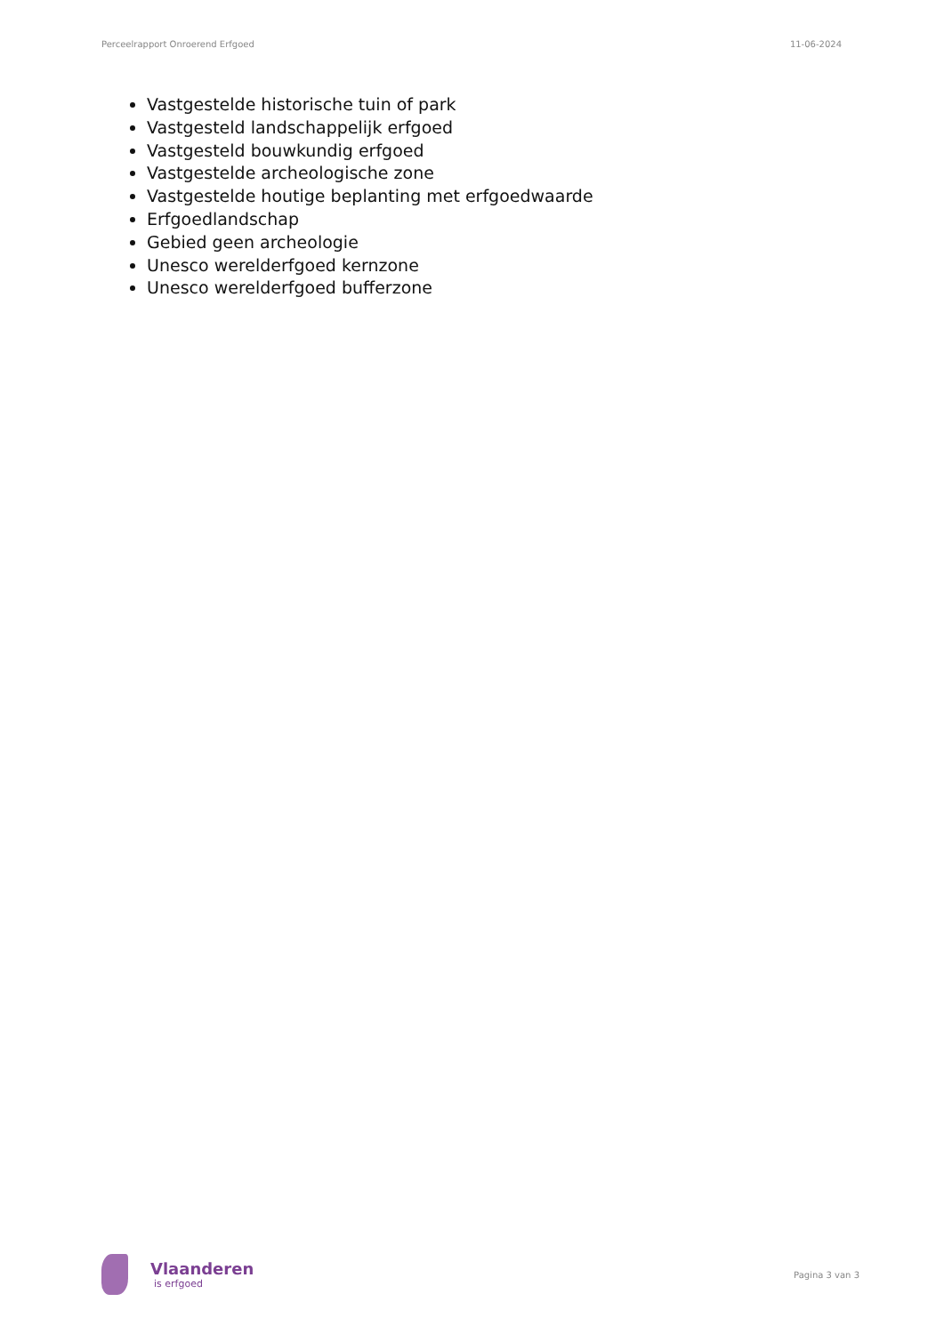Perceelrapport Onroerend Erfgoed 11-06-2024
Vastgestelde historische tuin of park
Vastgesteld landschappelijk erfgoed
Vastgesteld bouwkundig erfgoed
Vastgestelde archeologische zone
Vastgestelde houtige beplanting met erfgoedwaarde
Erfgoedlandschap
Gebied geen archeologie
Unesco werelderfgoed kernzone
Unesco werelderfgoed bufferzone
Vlaanderen
is erfgoed
Pagina 3 van 3